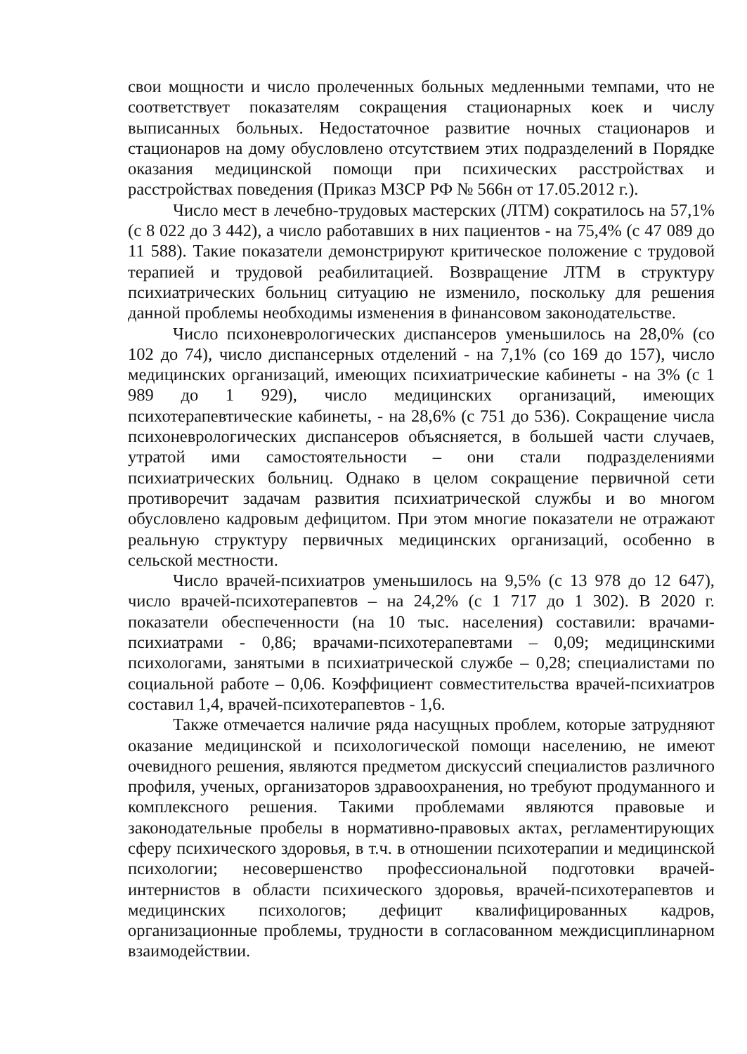свои мощности и число пролеченных больных медленными темпами, что не соответствует показателям сокращения стационарных коек и числу выписанных больных. Недостаточное развитие ночных стационаров и стационаров на дому обусловлено отсутствием этих подразделений в Порядке оказания медицинской помощи при психических расстройствах и расстройствах поведения (Приказ МЗСР РФ № 566н от 17.05.2012 г.).
Число мест в лечебно-трудовых мастерских (ЛТМ) сократилось на 57,1% (с 8 022 до 3 442), а число работавших в них пациентов - на 75,4% (с 47 089 до 11 588). Такие показатели демонстрируют критическое положение с трудовой терапией и трудовой реабилитацией. Возвращение ЛТМ в структуру психиатрических больниц ситуацию не изменило, поскольку для решения данной проблемы необходимы изменения в финансовом законодательстве.
Число психоневрологических диспансеров уменьшилось на 28,0% (со 102 до 74), число диспансерных отделений - на 7,1% (со 169 до 157), число медицинских организаций, имеющих психиатрические кабинеты - на 3% (с 1 989 до 1 929), число медицинских организаций, имеющих психотерапевтические кабинеты, - на 28,6% (с 751 до 536). Сокращение числа психоневрологических диспансеров объясняется, в большей части случаев, утратой ими самостоятельности – они стали подразделениями психиатрических больниц. Однако в целом сокращение первичной сети противоречит задачам развития психиатрической службы и во многом обусловлено кадровым дефицитом. При этом многие показатели не отражают реальную структуру первичных медицинских организаций, особенно в сельской местности.
Число врачей-психиатров уменьшилось на 9,5% (с 13 978 до 12 647), число врачей-психотерапевтов – на 24,2% (с 1 717 до 1 302). В 2020 г. показатели обеспеченности (на 10 тыс. населения) составили: врачами-психиатрами - 0,86; врачами-психотерапевтами – 0,09; медицинскими психологами, занятыми в психиатрической службе – 0,28; специалистами по социальной работе – 0,06. Коэффициент совместительства врачей-психиатров составил 1,4, врачей-психотерапевтов - 1,6.
Также отмечается наличие ряда насущных проблем, которые затрудняют оказание медицинской и психологической помощи населению, не имеют очевидного решения, являются предметом дискуссий специалистов различного профиля, ученых, организаторов здравоохранения, но требуют продуманного и комплексного решения. Такими проблемами являются правовые и законодательные пробелы в нормативно-правовых актах, регламентирующих сферу психического здоровья, в т.ч. в отношении психотерапии и медицинской психологии; несовершенство профессиональной подготовки врачей-интернистов в области психического здоровья, врачей-психотерапевтов и медицинских психологов; дефицит квалифицированных кадров, организационные проблемы, трудности в согласованном междисциплинарном взаимодействии.